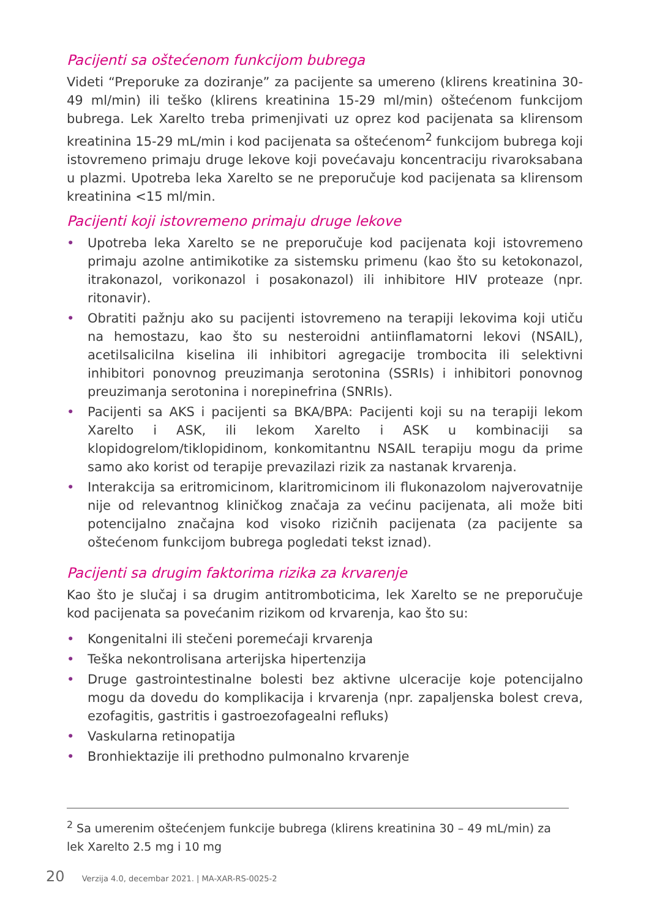Pacijenti sa oštećenom funkcijom bubrega
Videti “Preporuke za doziranje” za pacijente sa umereno (klirens kreatinina 30-49 ml/min) ili teško (klirens kreatinina 15-29 ml/min) oštećenom funkcijom bubrega. Lek Xarelto treba primenjivati uz oprez kod pacijenata sa klirensom kreatinina 15-29 mL/min i kod pacijenata sa oštećenom<sup>2</sup> funkcijom bubrega koji istovremeno primaju druge lekove koji povećavaju koncentraciju rivaroksabana u plazmi. Upotreba leka Xarelto se ne preporučuje kod pacijenata sa klirensom kreatinina <15 ml/min.
Pacijenti koji istovremeno primaju druge lekove
• Upotreba leka Xarelto se ne preporučuje kod pacijenata koji istovremeno primaju azolne antimikotike za sistemsku primenu (kao što su ketokonazol, itrakonazol, vorikonazol i posakonazol) ili inhibitore HIV proteaze (npr. ritonavir).
• Obratiti pažnju ako su pacijenti istovremeno na terapiji lekovima koji utiču na hemostazu, kao što su nesteroidni antiinflamatorni lekovi (NSAIL), acetilsalicilna kiselina ili inhibitori agregacije trombocita ili selektivni inhibitori ponovnog preuzimanja serotonina (SSRIs) i inhibitori ponovnog preuzimanja serotonina i norepinefrina (SNRIs).
• Pacijenti sa AKS i pacijenti sa BKA/BPA: Pacijenti koji su na terapiji lekom Xarelto i ASK, ili lekom Xarelto i ASK u kombinaciji sa klopidogrelom/tiklopidinom, konkomitantnu NSAIL terapiju mogu da prime samo ako korist od terapije prevazilazi rizik za nastanak krvarenja.
• Interakcija sa eritromicinom, klaritromicinom ili flukonazolom najverovatnije nije od relevantnog kliničkog značaja za većinu pacijenata, ali može biti potencijalno značajna kod visoko rizičnih pacijenata (za pacijente sa oštećenom funkcijom bubrega pogledati tekst iznad).
Pacijenti sa drugim faktorima rizika za krvarenje
Kao što je slučaj i sa drugim antitromboticima, lek Xarelto se ne preporučuje kod pacijenata sa povećanim rizikom od krvarenja, kao što su:
• Kongenitalni ili stečeni poremećaji krvarenja
• Teška nekontrolisana arterijska hipertenzija
• Druge gastrointestinalne bolesti bez aktivne ulceracije koje potencijalno mogu da dovedu do komplikacija i krvarenja (npr. zapaljenska bolest creva, ezofagitis, gastritis i gastroezofagealni refluks)
• Vaskularna retinopatija
• Bronhiektazije ili prethodno pulmonalno krvarenje
<sup>2</sup> Sa umerenim oštećenjem funkcije bubrega (klirens kreatinina 30 – 49 mL/min) za lek Xarelto 2.5 mg i 10 mg
20 Verzija 4.0, decembar 2021. | MA-XAR-RS-0025-2